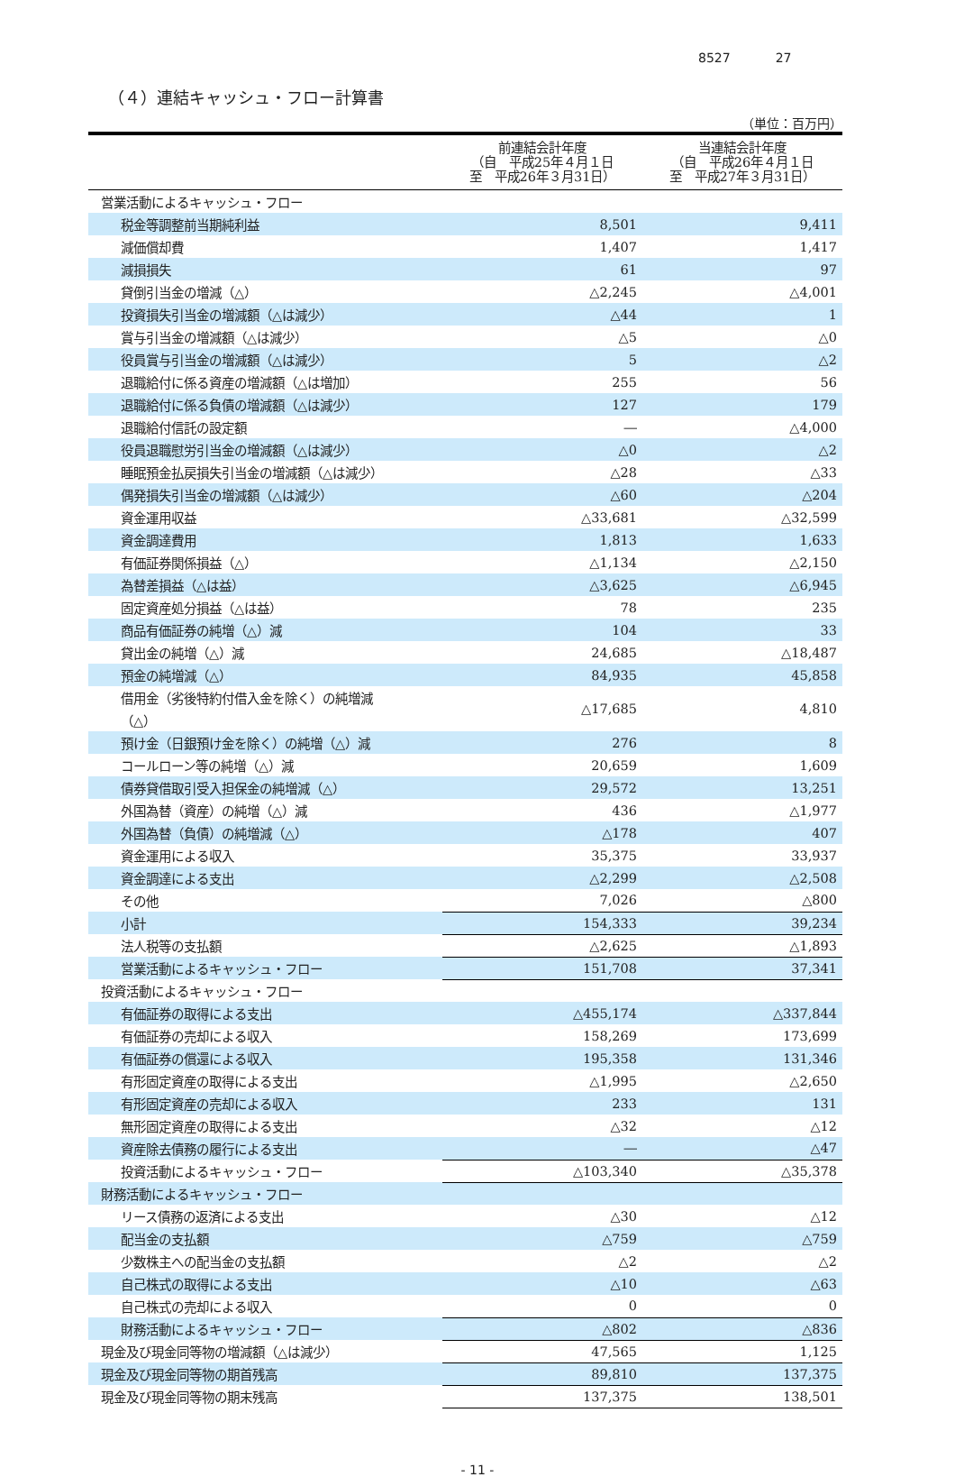8527 27
（４）連結キャッシュ・フロー計算書
（単位：百万円）
| | 前連結会計年度 （自 平成25年４月１日 至 平成26年３月31日） | 当連結会計年度 （自 平成26年４月１日 至 平成27年３月31日） |
| --- | --- | --- |
| 営業活動によるキャッシュ・フロー | | |
| 税金等調整前当期純利益 | 8,501 | 9,411 |
| 減価償却費 | 1,407 | 1,417 |
| 減損損失 | 61 | 97 |
| 貸倒引当金の増減（△） | △2,245 | △4,001 |
| 投資損失引当金の増減額（△は減少） | △44 | 1 |
| 賞与引当金の増減額（△は減少） | △5 | △0 |
| 役員賞与引当金の増減額（△は減少） | 5 | △2 |
| 退職給付に係る資産の増減額（△は増加） | 255 | 56 |
| 退職給付に係る負債の増減額（△は減少） | 127 | 179 |
| 退職給付信託の設定額 | ― | △4,000 |
| 役員退職慰労引当金の増減額（△は減少） | △0 | △2 |
| 睡眠預金払戻損失引当金の増減額（△は減少） | △28 | △33 |
| 偶発損失引当金の増減額（△は減少） | △60 | △204 |
| 資金運用収益 | △33,681 | △32,599 |
| 資金調達費用 | 1,813 | 1,633 |
| 有価証券関係損益（△） | △1,134 | △2,150 |
| 為替差損益（△は益） | △3,625 | △6,945 |
| 固定資産処分損益（△は益） | 78 | 235 |
| 商品有価証券の純増（△）減 | 104 | 33 |
| 貸出金の純増（△）減 | 24,685 | △18,487 |
| 預金の純増減（△） | 84,935 | 45,858 |
| 借用金（劣後特約付借入金を除く）の純増減 （△） | △17,685 | 4,810 |
| 預け金（日銀預け金を除く）の純増（△）減 | 276 | 8 |
| コールローン等の純増（△）減 | 20,659 | 1,609 |
| 債券貸借取引受入担保金の純増減（△） | 29,572 | 13,251 |
| 外国為替（資産）の純増（△）減 | 436 | △1,977 |
| 外国為替（負債）の純増減（△） | △178 | 407 |
| 資金運用による収入 | 35,375 | 33,937 |
| 資金調達による支出 | △2,299 | △2,508 |
| その他 | 7,026 | △800 |
| 小計 | 154,333 | 39,234 |
| 法人税等の支払額 | △2,625 | △1,893 |
| 営業活動によるキャッシュ・フロー | 151,708 | 37,341 |
| 投資活動によるキャッシュ・フロー | | |
| 有価証券の取得による支出 | △455,174 | △337,844 |
| 有価証券の売却による収入 | 158,269 | 173,699 |
| 有価証券の償還による収入 | 195,358 | 131,346 |
| 有形固定資産の取得による支出 | △1,995 | △2,650 |
| 有形固定資産の売却による収入 | 233 | 131 |
| 無形固定資産の取得による支出 | △32 | △12 |
| 資産除去債務の履行による支出 | ― | △47 |
| 投資活動によるキャッシュ・フロー | △103,340 | △35,378 |
| 財務活動によるキャッシュ・フロー | | |
| リース債務の返済による支出 | △30 | △12 |
| 配当金の支払額 | △759 | △759 |
| 少数株主への配当金の支払額 | △2 | △2 |
| 自己株式の取得による支出 | △10 | △63 |
| 自己株式の売却による収入 | 0 | 0 |
| 財務活動によるキャッシュ・フロー | △802 | △836 |
| 現金及び現金同等物の増減額（△は減少） | 47,565 | 1,125 |
| 現金及び現金同等物の期首残高 | 89,810 | 137,375 |
| 現金及び現金同等物の期末残高 | 137,375 | 138,501 |
- 11 -